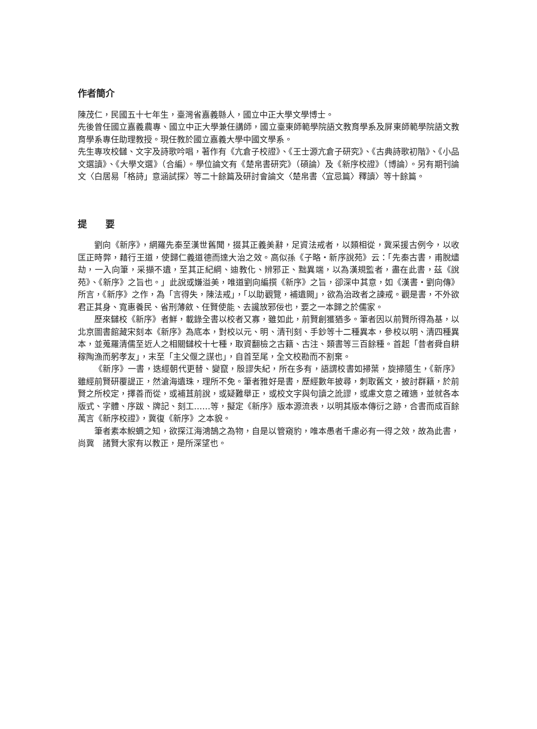作者簡介
陳茂仁，民國五十七年生，臺灣省嘉義縣人，國立中正大學文學博士。
先後曾任國立嘉義農專、國立中正大學兼任講師，國立臺東師範學院語文教育學系及屏東師範學院語文教育學系專任助理教授。現任教於國立嘉義大學中國文學系。
先生專攻校讎、文字及詩歌吟唱，著作有《亢倉子校證》、《王士源亢倉子研究》、《古典詩歌初階》、《小品文選讀》、《大學文選》（合編）。學位論文有《楚帛書研究》（碩論）及《新序校證》（博論）。另有期刊論文〈白居易「格詩」意涵試探〉等二十餘篇及研討會論文〈楚帛書〈宜忌篇〉釋讀〉等十餘篇。
提　　要
劉向《新序》，網羅先秦至漢世舊聞，掇其正義美辭，足資法戒者，以類相從，冀采援古例今，以收匡正時弊，藉行王道，使歸仁義道德而達大治之效。高似孫《子略・新序說苑》云：「先秦古書，甫脫燼劫，一入向筆，采擷不遺，至其正紀綱、迪教化、辨邪正、黜異端，以為漢規監者，盡在此書，茲《說苑》、《新序》之旨也。」此說或嫌溢美，唯道劉向編撰《新序》之旨，卻深中其意，如《漢書・劉向傳》所言，《新序》之作，為「言得失，陳法戒」，「以助觀覽，補遺闕」，欲為治政者之諫戒。觀是書，不外欲君正其身、寬惠養民、省刑薄斂、任賢使能、去讒放邪佞也，要之一本歸之於儒家。
歷來讎校《新序》者鮮，載錄全書以校者又寡，雖如此，前賢創獲猶多。筆者因以前賢所得為基，以北京圖書館藏宋刻本《新序》為底本，對校以元、明、清刊刻、手鈔等十二種異本，參校以明、清四種異本，並蒐羅清儒至近人之相關讎校十七種，取資翻檢之古籍、古注、類書等三百餘種。首起「昔者舜自耕稼陶漁而躬孝友」，末至「主父偃之謀也」，自首至尾，全文校勘而不割棄。
《新序》一書，迭經朝代更替、變竄，殷謬失紀，所在多有，語謂校書如掃葉，旋掃隨生，《新序》雖經前賢研覆諟正，然滄海遺珠，理所不免。筆者雅好是書，歷經數年披尋，刺取舊文，披討群籍，於前賢之所校定，擇善而從，或補苴前說，或疑難舉正，或校文字與句讀之訛謬，或慮文意之確適，並就各本版式、字體、序跋、牌記、刻工……等，擬定《新序》版本源流表，以明其版本傳衍之跡，合書而成百餘萬言《新序校證》，冀復《新序》之本貌。
筆者素本鯢蜩之知，欲探江海鴻鵠之為物，自是以管窺豹，唯本愚者千慮必有一得之效，故為此書，尚冀　諸賢大家有以教正，是所深望也。